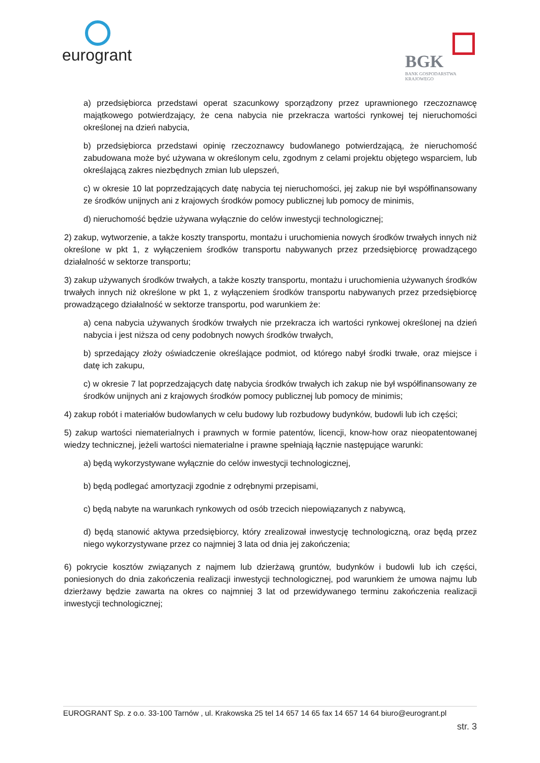eurogrant
BGK
BANK GOSPODARSTWA
KRAJOWEGO
a) przedsiębiorca przedstawi operat szacunkowy sporządzony przez uprawnionego rzeczoznawcę majątkowego potwierdzający, że cena nabycia nie przekracza wartości rynkowej tej nieruchomości określonej na dzień nabycia,
b) przedsiębiorca przedstawi opinię rzeczoznawcy budowlanego potwierdzającą, że nieruchomość zabudowana może być używana w określonym celu, zgodnym z celami projektu objętego wsparciem, lub określającą zakres niezbędnych zmian lub ulepszeń,
c) w okresie 10 lat poprzedzających datę nabycia tej nieruchomości, jej zakup nie był współfinansowany ze środków unijnych ani z krajowych środków pomocy publicznej lub pomocy de minimis,
d) nieruchomość będzie używana wyłącznie do celów inwestycji technologicznej;
2) zakup, wytworzenie, a także koszty transportu, montażu i uruchomienia nowych środków trwałych innych niż określone w pkt 1, z wyłączeniem środków transportu nabywanych przez przedsiębiorcę prowadzącego działalność w sektorze transportu;
3) zakup używanych środków trwałych, a także koszty transportu, montażu i uruchomienia używanych środków trwałych innych niż określone w pkt 1, z wyłączeniem środków transportu nabywanych przez przedsiębiorcę prowadzącego działalność w sektorze transportu, pod warunkiem że:
a) cena nabycia używanych środków trwałych nie przekracza ich wartości rynkowej określonej na dzień nabycia i jest niższa od ceny podobnych nowych środków trwałych,
b) sprzedający złoży oświadczenie określające podmiot, od którego nabył środki trwałe, oraz miejsce i datę ich zakupu,
c) w okresie 7 lat poprzedzających datę nabycia środków trwałych ich zakup nie był współfinansowany ze środków unijnych ani z krajowych środków pomocy publicznej lub pomocy de minimis;
4) zakup robót i materiałów budowlanych w celu budowy lub rozbudowy budynków, budowli lub ich części;
5) zakup wartości niematerialnych i prawnych w formie patentów, licencji, know-how oraz nieopatentowanej wiedzy technicznej, jeżeli wartości niematerialne i prawne spełniają łącznie następujące warunki:
a) będą wykorzystywane wyłącznie do celów inwestycji technologicznej,
b) będą podlegać amortyzacji zgodnie z odrębnymi przepisami,
c) będą nabyte na warunkach rynkowych od osób trzecich niepowiązanych z nabywcą,
d) będą stanowić aktywa przedsiębiorcy, który zrealizował inwestycję technologiczną, oraz będą przez niego wykorzystywane przez co najmniej 3 lata od dnia jej zakończenia;
6) pokrycie kosztów związanych z najmem lub dzierżawą gruntów, budynków i budowli lub ich części, poniesionych do dnia zakończenia realizacji inwestycji technologicznej, pod warunkiem że umowa najmu lub dzierżawy będzie zawarta na okres co najmniej 3 lat od przewidywanego terminu zakończenia realizacji inwestycji technologicznej;
EUROGRANT Sp. z o.o. 33-100 Tarnów , ul. Krakowska 25 tel 14 657 14 65 fax 14 657 14 64 biuro@eurogrant.pl
str. 3